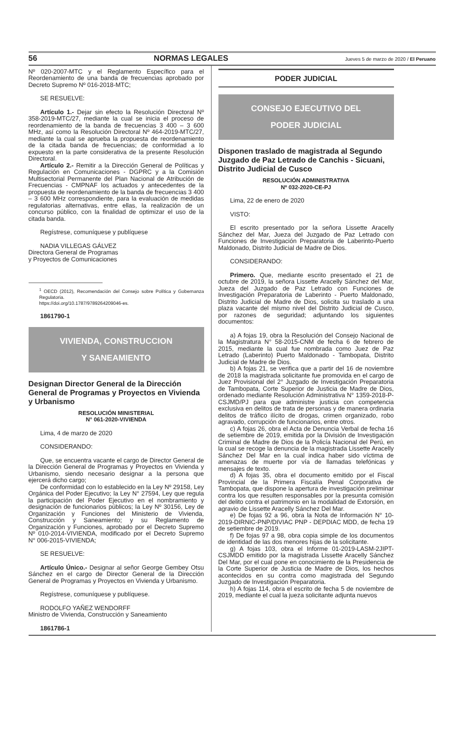56 NORMAS LEGALES Jueves 5 de marzo de 2020 / El Peruano
Nº 020-2007-MTC y el Reglamento Específico para el Reordenamiento de una banda de frecuencias aprobado por Decreto Supremo Nº 016-2018-MTC;
SE RESUELVE:
Artículo 1.- Dejar sin efecto la Resolución Directoral Nº 358-2019-MTC/27, mediante la cual se inicia el proceso de reordenamiento de la banda de frecuencias 3 400 – 3 600 MHz, así como la Resolución Directoral Nº 464-2019-MTC/27, mediante la cual se aprueba la propuesta de reordenamiento de la citada banda de frecuencias; de conformidad a lo expuesto en la parte considerativa de la presente Resolución Directoral.
Artículo 2.- Remitir a la Dirección General de Políticas y Regulación en Comunicaciones - DGPRC y a la Comisión Multisectorial Permanente del Plan Nacional de Atribución de Frecuencias - CMPNAF los actuados y antecedentes de la propuesta de reordenamiento de la banda de frecuencias 3 400 – 3 600 MHz correspondiente, para la evaluación de medidas regulatorias alternativas, entre ellas, la realización de un concurso público, con la finalidad de optimizar el uso de la citada banda.
Regístrese, comuníquese y publíquese
NADIA VILLEGAS GÁLVEZ
Directora General de Programas
y Proyectos de Comunicaciones
<sup>1</sup> OECD (2012), Recomendación del Consejo sobre Política y Gobernanza Regulatoria.
https://doi.org/10.1787/9789264209046-es.
1861790-1
VIVIENDA, CONSTRUCCION
Y SANEAMIENTO
Designan Director General de la Dirección General de Programas y Proyectos en Vivienda y Urbanismo
RESOLUCIÓN MINISTERIAL
N° 061-2020-VIVIENDA
Lima, 4 de marzo de 2020
CONSIDERANDO:
Que, se encuentra vacante el cargo de Director General de la Dirección General de Programas y Proyectos en Vivienda y Urbanismo, siendo necesario designar a la persona que ejercerá dicho cargo;
De conformidad con lo establecido en la Ley Nº 29158, Ley Orgánica del Poder Ejecutivo; la Ley N° 27594, Ley que regula la participación del Poder Ejecutivo en el nombramiento y designación de funcionarios públicos; la Ley Nº 30156, Ley de Organización y Funciones del Ministerio de Vivienda, Construcción y Saneamiento; y su Reglamento de Organización y Funciones, aprobado por el Decreto Supremo Nº 010-2014-VIVIENDA, modificado por el Decreto Supremo N° 006-2015-VIVIENDA;
SE RESUELVE:
Artículo Único.- Designar al señor George Gembey Otsu Sánchez en el cargo de Director General de la Dirección General de Programas y Proyectos en Vivienda y Urbanismo.
Regístrese, comuníquese y publíquese.
RODOLFO YAÑEZ WENDORFF
Ministro de Vivienda, Construcción y Saneamiento
1861786-1
PODER JUDICIAL
CONSEJO EJECUTIVO DEL
PODER JUDICIAL
Disponen traslado de magistrada al Segundo Juzgado de Paz Letrado de Canchis - Sicuani, Distrito Judicial de Cusco
RESOLUCIÓN ADMINISTRATIVA
Nº 032-2020-CE-PJ
Lima, 22 de enero de 2020
VISTO:
El escrito presentado por la señora Lissette Aracelly Sánchez del Mar, Jueza del Juzgado de Paz Letrado con Funciones de Investigación Preparatoria de Laberinto-Puerto Maldonado, Distrito Judicial de Madre de Dios.
CONSIDERANDO:
Primero. Que, mediante escrito presentado el 21 de octubre de 2019, la señora Lissette Aracelly Sánchez del Mar, Jueza del Juzgado de Paz Letrado con Funciones de Investigación Preparatoria de Laberinto - Puerto Maldonado, Distrito Judicial de Madre de Dios, solicita su traslado a una plaza vacante del mismo nivel del Distrito Judicial de Cusco, por razones de seguridad; adjuntando los siguientes documentos:
a) A fojas 19, obra la Resolución del Consejo Nacional de la Magistratura N° 58-2015-CNM de fecha 6 de febrero de 2015, mediante la cual fue nombrada como Juez de Paz Letrado (Laberinto) Puerto Maldonado - Tambopata, Distrito Judicial de Madre de Dios.
b) A fojas 21, se verifica que a partir del 16 de noviembre de 2018 la magistrada solicitante fue promovida en el cargo de Juez Provisional del 2° Juzgado de Investigación Preparatoria de Tambopata, Corte Superior de Justicia de Madre de Dios, ordenado mediante Resolución Administrativa N° 1359-2018-P-CSJMD/PJ para que administre justicia con competencia exclusiva en delitos de trata de personas y de manera ordinaria delitos de tráfico ilícito de drogas, crimen organizado, robo agravado, corrupción de funcionarios, entre otros.
c) A fojas 26, obra el Acta de Denuncia Verbal de fecha 16 de setiembre de 2019, emitida por la División de Investigación Criminal de Madre de Dios de la Policía Nacional del Perú, en la cual se recoge la denuncia de la magistrada Lissette Aracelly Sánchez Del Mar en la cual indica haber sido víctima de amenazas de muerte por vía de llamadas telefónicas y mensajes de texto.
d) A fojas 35, obra el documento emitido por el Fiscal Provincial de la Primera Fiscalía Penal Corporativa de Tambopata, que dispone la apertura de investigación preliminar contra los que resulten responsables por la presunta comisión del delito contra el patrimonio en la modalidad de Extorsión, en agravio de Lissette Aracelly Sánchez Del Mar.
e) De fojas 92 a 96, obra la Nota de Información N° 10-2019-DIRNIC-PNP/DIVIAC PNP - DEPDIAC MDD, de fecha 19 de setiembre de 2019.
f) De fojas 97 a 98, obra copia simple de los documentos de identidad de las dos menores hijas de la solicitante.
g) A fojas 103, obra el Informe 01-2019-LASM-2JIPT-CSJMDD emitido por la magistrada Lissette Aracelly Sánchez Del Mar, por el cual pone en conocimiento de la Presidencia de la Corte Superior de Justicia de Madre de Dios, los hechos acontecidos en su contra como magistrada del Segundo Juzgado de Investigación Preparatoria.
h) A fojas 114, obra el escrito de fecha 5 de noviembre de 2019, mediante el cual la jueza solicitante adjunta nuevos